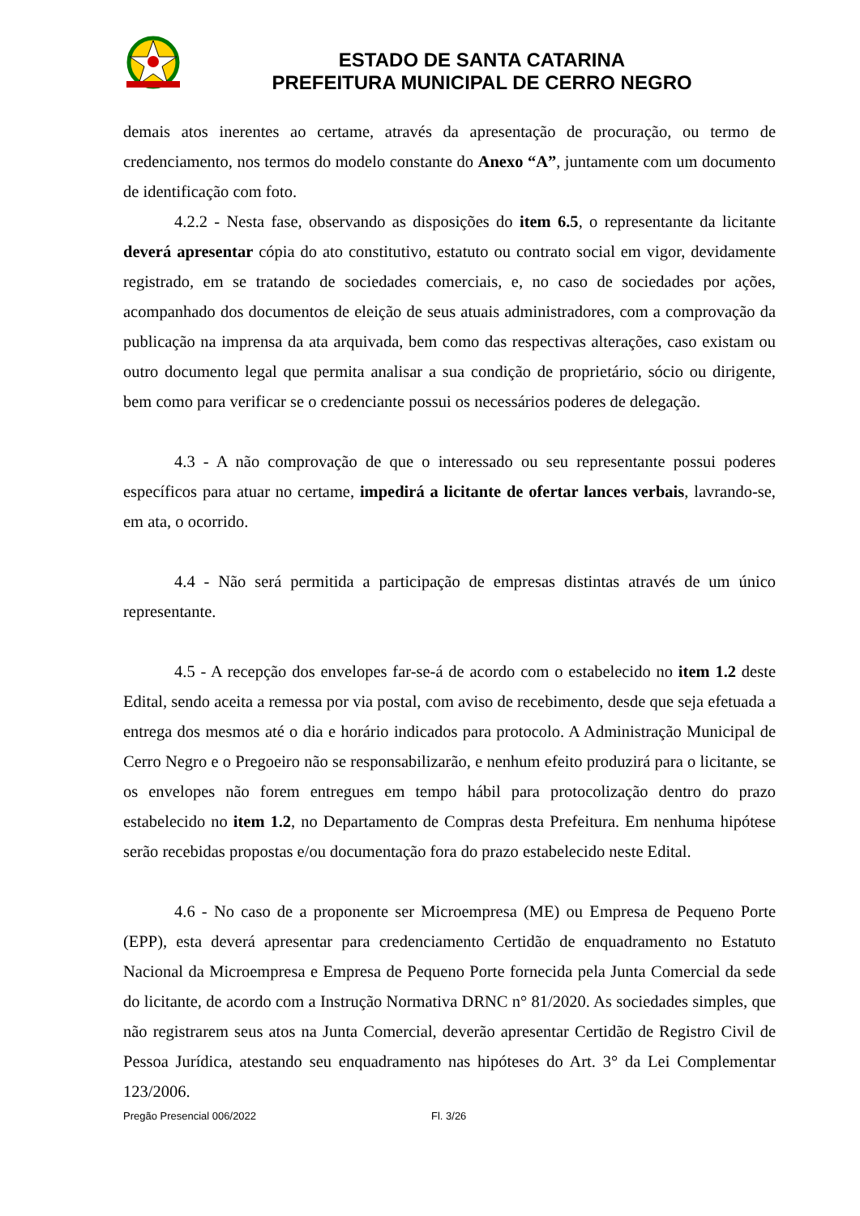ESTADO DE SANTA CATARINA
PREFEITURA MUNICIPAL DE CERRO NEGRO
demais atos inerentes ao certame, através da apresentação de procuração, ou termo de credenciamento, nos termos do modelo constante do Anexo “A”, juntamente com um documento de identificação com foto.
4.2.2 - Nesta fase, observando as disposições do item 6.5, o representante da licitante deverá apresentar cópia do ato constitutivo, estatuto ou contrato social em vigor, devidamente registrado, em se tratando de sociedades comerciais, e, no caso de sociedades por ações, acompanhado dos documentos de eleição de seus atuais administradores, com a comprovação da publicação na imprensa da ata arquivada, bem como das respectivas alterações, caso existam ou outro documento legal que permita analisar a sua condição de proprietário, sócio ou dirigente, bem como para verificar se o credenciante possui os necessários poderes de delegação.
4.3 - A não comprovação de que o interessado ou seu representante possui poderes específicos para atuar no certame, impedirá a licitante de ofertar lances verbais, lavrando-se, em ata, o ocorrido.
4.4 - Não será permitida a participação de empresas distintas através de um único representante.
4.5 - A recepção dos envelopes far-se-á de acordo com o estabelecido no item 1.2 deste Edital, sendo aceita a remessa por via postal, com aviso de recebimento, desde que seja efetuada a entrega dos mesmos até o dia e horário indicados para protocolo. A Administração Municipal de Cerro Negro e o Pregoeiro não se responsabilizarão, e nenhum efeito produzirá para o licitante, se os envelopes não forem entregues em tempo hábil para protocolização dentro do prazo estabelecido no item 1.2, no Departamento de Compras desta Prefeitura. Em nenhuma hipótese serão recebidas propostas e/ou documentação fora do prazo estabelecido neste Edital.
4.6 - No caso de a proponente ser Microempresa (ME) ou Empresa de Pequeno Porte (EPP), esta deverá apresentar para credenciamento Certidão de enquadramento no Estatuto Nacional da Microempresa e Empresa de Pequeno Porte fornecida pela Junta Comercial da sede do licitante, de acordo com a Instrução Normativa DRNC n° 81/2020. As sociedades simples, que não registrarem seus atos na Junta Comercial, deverão apresentar Certidão de Registro Civil de Pessoa Jurídica, atestando seu enquadramento nas hipóteses do Art. 3° da Lei Complementar 123/2006.
Pregão Presencial 006/2022 Fl. 3/26